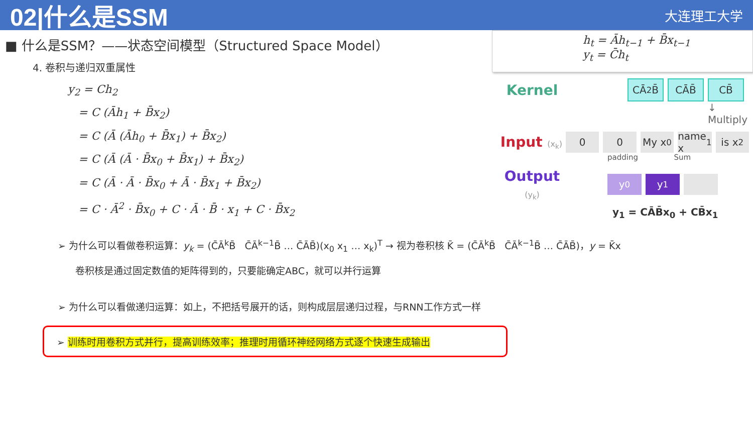02|什么是SSM
大连理工大学
■ 什么是SSM？——状态空间模型（Structured Space Model）
4. 卷积与递归双重属性
y<sub>2</sub> = Ch<sub>2</sub>
= C (Āh<sub>1</sub> + B̄x<sub>2</sub>)
= C (Ā (Āh<sub>0</sub> + B̄x<sub>1</sub>) + B̄x<sub>2</sub>)
= C (Ā (Ā · B̄x<sub>0</sub> + B̄x<sub>1</sub>) + B̄x<sub>2</sub>)
= C (Ā · Ā · B̄x<sub>0</sub> + Ā · B̄x<sub>1</sub> + B̄x<sub>2</sub>)
= C · Ā<sup>2</sup> · B̄x<sub>0</sub> + C · Ā · B̄ · x<sub>1</sub> + C · B̄x<sub>2</sub>
h<sub>t</sub> = Āh<sub>t−1</sub> + B̄x<sub>t−1</sub>
y<sub>t</sub> = C̄h<sub>t</sub>
Kernel CĀ<sup>2</sup>B̄ CĀB̄ CB̄
↓ Multiply
Input (x<sub>k</sub>) 0 0 My x<sub>0</sub> name x<sub>1</sub> is x<sub>2</sub>
padding Sum
Output (y<sub>k</sub>) y<sub>0</sub> y<sub>1</sub>
y<sub>1</sub> = CĀB̄x<sub>0</sub> + CB̄x<sub>1</sub>
➢ 为什么可以看做卷积运算：y<sub>k</sub> = (C̄Ā<sup>k</sup>B̄ C̄Ā<sup>k−1</sup>B̄ … C̄ĀB̄)(x<sub>0</sub> x<sub>1</sub> … x<sub>k</sub>)<sup>T</sup> → 视为卷积核 K̄ = (C̄Ā<sup>k</sup>B̄ C̄Ā<sup>k−1</sup>B̄ … C̄ĀB̄)，y = K̄x
卷积核是通过固定数值的矩阵得到的，只要能确定ABC，就可以并行运算
➢ 为什么可以看做递归运算：如上，不把括号展开的话，则构成层层递归过程，与RNN工作方式一样
➢ 训练时用卷积方式并行，提高训练效率；推理时用循环神经网络方式逐个快速生成输出